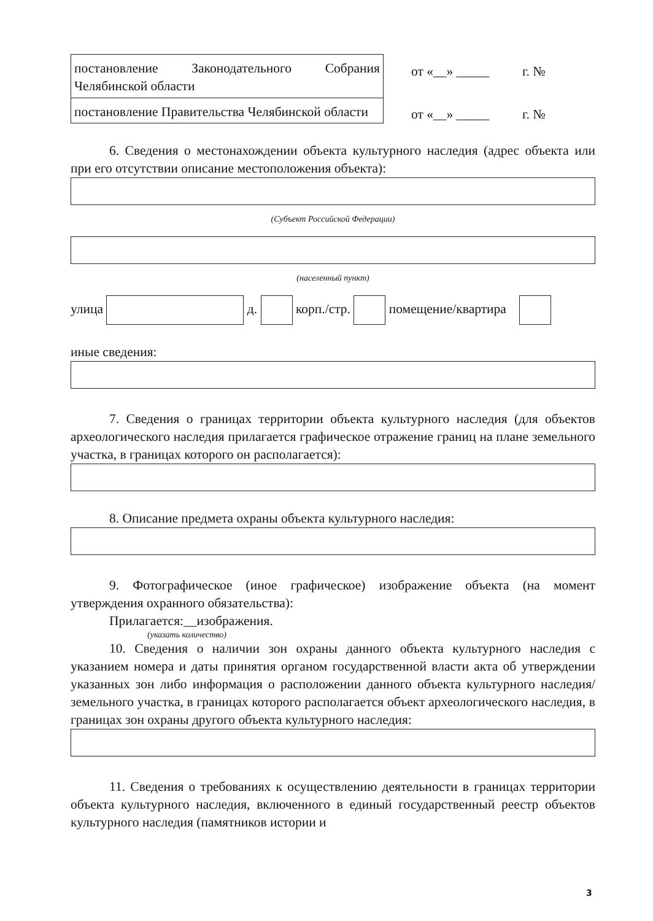| постановление Законодательного Собрания Челябинской области |
| постановление Правительства Челябинской области |
от «__» _____ г. №
от «__» _____ г. №
6. Сведения о местонахождении объекта культурного наследия (адрес объекта или при его отсутствии описание местоположения объекта):
(Субъект Российской Федерации)
(населенный пункт)
улица д. корп./стр. помещение/квартира
иные сведения:
7. Сведения о границах территории объекта культурного наследия (для объектов археологического наследия прилагается графическое отражение границ на плане земельного участка, в границах которого он располагается):
8. Описание предмета охраны объекта культурного наследия:
9. Фотографическое (иное графическое) изображение объекта (на момент утверждения охранного обязательства):
Прилагается:__изображения.
(указать количество)
10. Сведения о наличии зон охраны данного объекта культурного наследия с указанием номера и даты принятия органом государственной власти акта об утверждении указанных зон либо информация о расположении данного объекта культурного наследия/земельного участка, в границах которого располагается объект археологического наследия, в границах зон охраны другого объекта культурного наследия:
11. Сведения о требованиях к осуществлению деятельности в границах территории объекта культурного наследия, включенного в единый государственный реестр объектов культурного наследия (памятников истории и
3